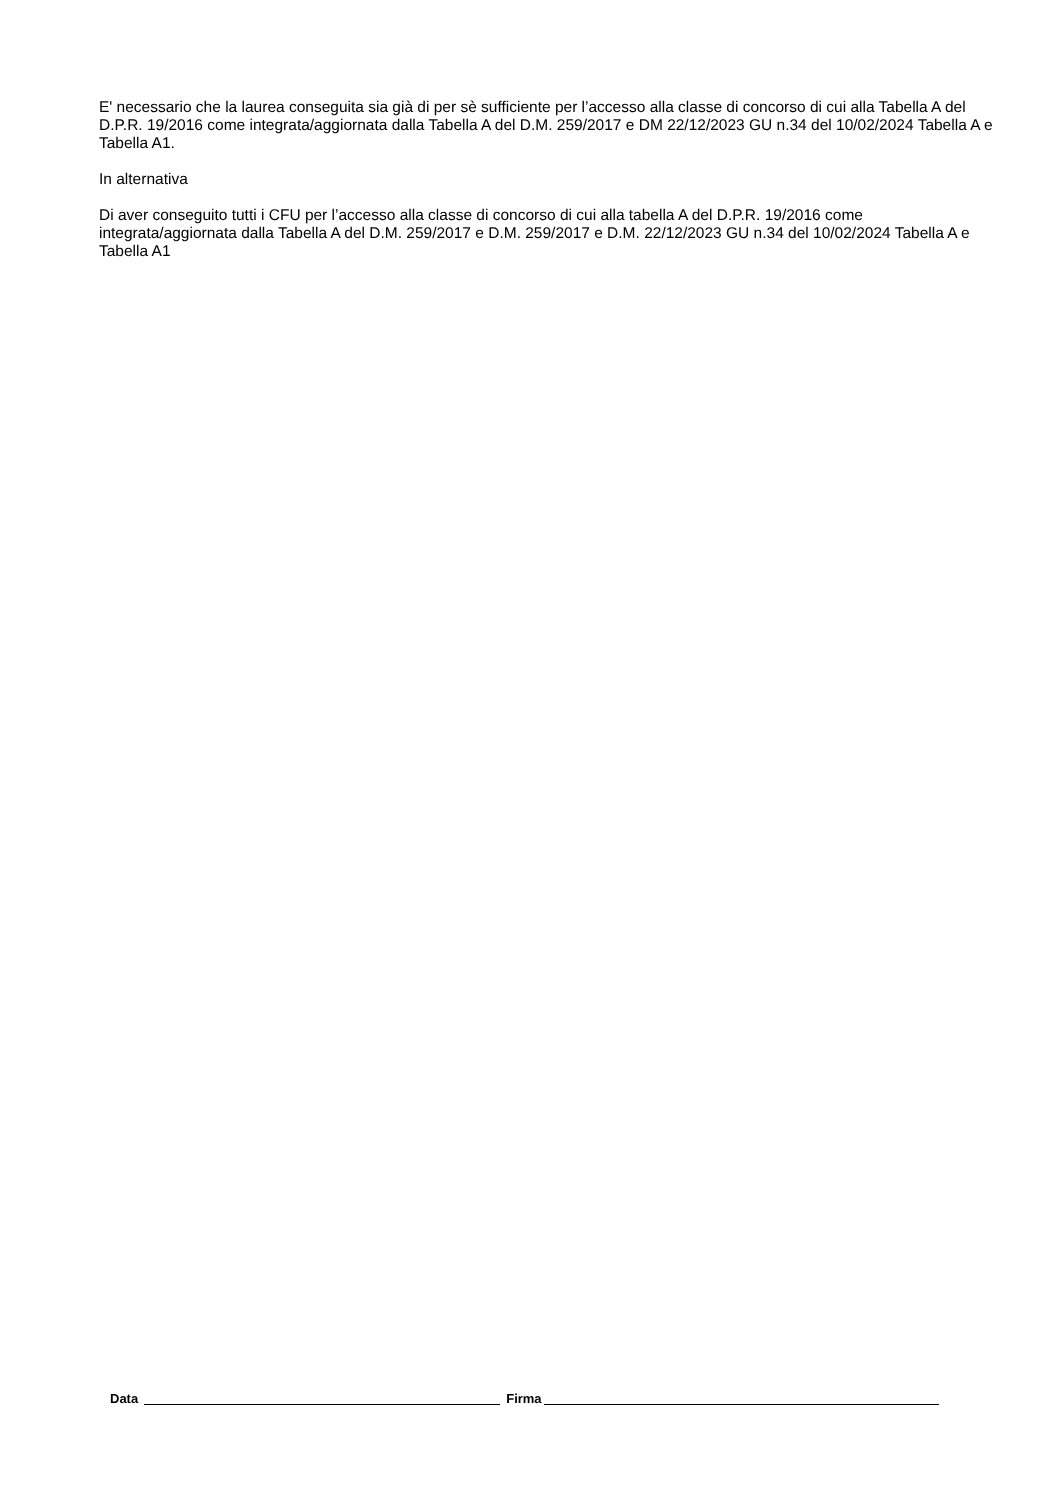E' necessario che la laurea conseguita sia già di per sè sufficiente per l’accesso alla classe di concorso di cui alla Tabella A del D.P.R. 19/2016 come integrata/aggiornata dalla Tabella A del D.M. 259/2017 e DM 22/12/2023 GU n.34 del 10/02/2024 Tabella A e Tabella A1.
In alternativa
Di aver conseguito tutti i CFU per l’accesso alla classe di concorso di cui alla tabella A del D.P.R. 19/2016 come integrata/aggiornata dalla Tabella A del D.M. 259/2017 e D.M. 259/2017 e D.M. 22/12/2023 GU n.34 del 10/02/2024 Tabella A e Tabella A1
Data Firma